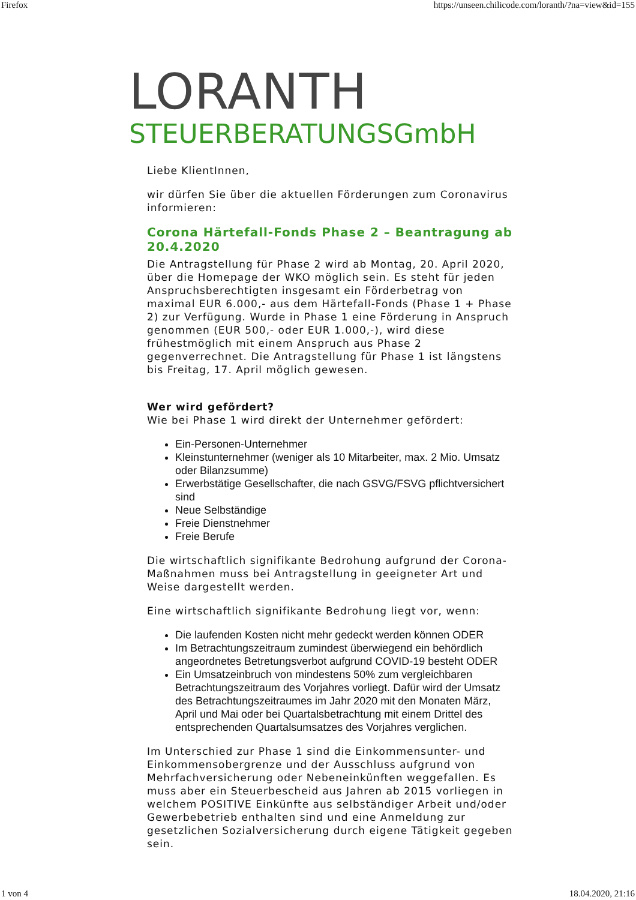Firefox https://unseen.chilicode.com/loranth/?na=view&id=155
LORANTH
STEUERBERATUNGSGmbH
Liebe KlientInnen,
wir dürfen Sie über die aktuellen Förderungen zum Coronavirus informieren:
Corona Härtefall-Fonds Phase 2 – Beantragung ab 20.4.2020
Die Antragstellung für Phase 2 wird ab Montag, 20. April 2020, über die Homepage der WKO möglich sein. Es steht für jeden Anspruchsberechtigten insgesamt ein Förderbetrag von maximal EUR 6.000,- aus dem Härtefall-Fonds (Phase 1 + Phase 2) zur Verfügung. Wurde in Phase 1 eine Förderung in Anspruch genommen (EUR 500,- oder EUR 1.000,-), wird diese frühestmöglich mit einem Anspruch aus Phase 2 gegenverrechnet. Die Antragstellung für Phase 1 ist längstens bis Freitag, 17. April möglich gewesen.
Wer wird gefördert?
Wie bei Phase 1 wird direkt der Unternehmer gefördert:
Ein-Personen-Unternehmer
Kleinstunternehmer (weniger als 10 Mitarbeiter, max. 2 Mio. Umsatz oder Bilanzsumme)
Erwerbstätige Gesellschafter, die nach GSVG/FSVG pflichtversichert sind
Neue Selbständige
Freie Dienstnehmer
Freie Berufe
Die wirtschaftlich signifikante Bedrohung aufgrund der Corona-Maßnahmen muss bei Antragstellung in geeigneter Art und Weise dargestellt werden.
Eine wirtschaftlich signifikante Bedrohung liegt vor, wenn:
Die laufenden Kosten nicht mehr gedeckt werden können ODER
Im Betrachtungszeitraum zumindest überwiegend ein behördlich angeordnetes Betretungsverbot aufgrund COVID-19 besteht ODER
Ein Umsatzeinbruch von mindestens 50% zum vergleichbaren Betrachtungszeitraum des Vorjahres vorliegt. Dafür wird der Umsatz des Betrachtungszeitraumes im Jahr 2020 mit den Monaten März, April und Mai oder bei Quartalsbetrachtung mit einem Drittel des entsprechenden Quartalsumsatzes des Vorjahres verglichen.
Im Unterschied zur Phase 1 sind die Einkommensunter- und Einkommensobergrenze und der Ausschluss aufgrund von Mehrfachversicherung oder Nebeneinkünften weggefallen. Es muss aber ein Steuerbescheid aus Jahren ab 2015 vorliegen in welchem POSITIVE Einkünfte aus selbständiger Arbeit und/oder Gewerbebetrieb enthalten sind und eine Anmeldung zur gesetzlichen Sozialversicherung durch eigene Tätigkeit gegeben sein.
1 von 4 18.04.2020, 21:16